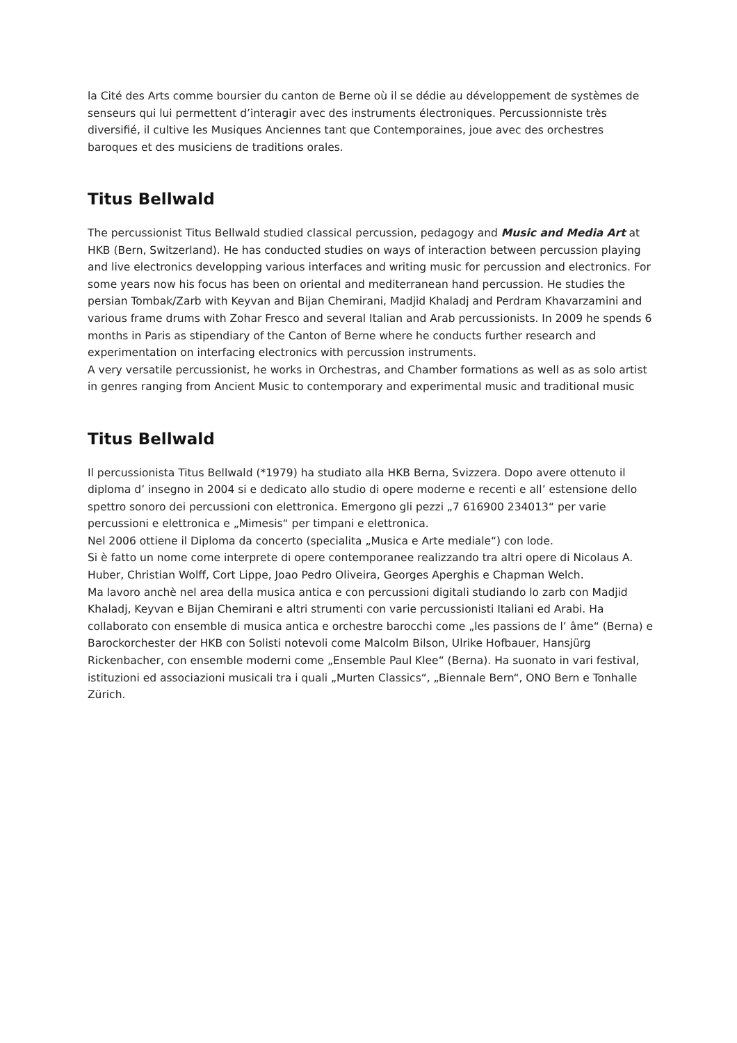la Cité des Arts comme boursier du canton de Berne où il se dédie au développement de systèmes de senseurs qui lui permettent d’interagir avec des instruments électroniques. Percussionniste très diversifié, il cultive les Musiques Anciennes tant que Contemporaines, joue avec des orchestres baroques et des musiciens de traditions orales.
Titus Bellwald
The percussionist Titus Bellwald studied classical percussion, pedagogy and Music and Media Art at HKB (Bern, Switzerland). He has conducted studies on ways of interaction between percussion playing and live electronics developping various interfaces and writing music for percussion and electronics. For some years now his focus has been on oriental and mediterranean hand percussion. He studies the persian Tombak/Zarb with Keyvan and Bijan Chemirani, Madjid Khaladj and Perdram Khavarzamini and various frame drums with Zohar Fresco and several Italian and Arab percussionists. In 2009 he spends 6 months in Paris as stipendiary of the Canton of Berne where he conducts further research and experimentation on interfacing electronics with percussion instruments.
A very versatile percussionist, he works in Orchestras, and Chamber formations as well as as solo artist in genres ranging from Ancient Music to contemporary and experimental music and traditional music
Titus Bellwald
Il percussionista Titus Bellwald (*1979) ha studiato alla HKB Berna, Svizzera. Dopo avere ottenuto il diploma d’ insegno in 2004 si e dedicato allo studio di opere moderne e recenti e all’ estensione dello spettro sonoro dei percussioni con elettronica. Emergono gli pezzi „7 616900 234013“ per varie percussioni e elettronica e „Mimesis“ per timpani e elettronica.
Nel 2006 ottiene il Diploma da concerto (specialita „Musica e Arte mediale“) con lode.
Si è fatto un nome come interprete di opere contemporanee realizzando tra altri opere di Nicolaus A. Huber, Christian Wolff, Cort Lippe, Joao Pedro Oliveira, Georges Aperghis e Chapman Welch.
Ma lavoro anchè nel area della musica antica e con percussioni digitali studiando lo zarb con Madjid Khaladj, Keyvan e Bijan Chemirani e altri strumenti con varie percussionisti Italiani ed Arabi. Ha collaborato con ensemble di musica antica e orchestre barocchi come „les passions de l’ âme“ (Berna) e Barockorchester der HKB con Solisti notevoli come Malcolm Bilson, Ulrike Hofbauer, Hansjürg Rickenbacher, con ensemble moderni come „Ensemble Paul Klee“ (Berna). Ha suonato in vari festival, istituzioni ed associazioni musicali tra i quali „Murten Classics“, „Biennale Bern“, ONO Bern e Tonhalle Zürich.